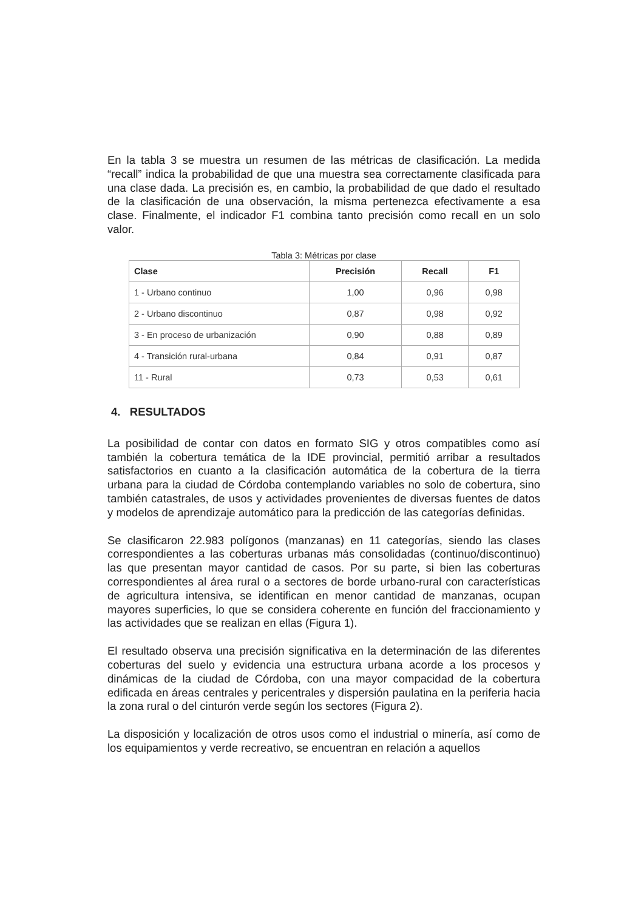En la tabla 3 se muestra un resumen de las métricas de clasificación. La medida “recall” indica la probabilidad de que una muestra sea correctamente clasificada para una clase dada. La precisión es, en cambio, la probabilidad de que dado el resultado de la clasificación de una observación, la misma pertenezca efectivamente a esa clase. Finalmente, el indicador F1 combina tanto precisión como recall en un solo valor.
Tabla 3: Métricas por clase
| Clase | Precisión | Recall | F1 |
| --- | --- | --- | --- |
| 1 - Urbano continuo | 1,00 | 0,96 | 0,98 |
| 2 - Urbano discontinuo | 0,87 | 0,98 | 0,92 |
| 3 - En proceso de urbanización | 0,90 | 0,88 | 0,89 |
| 4 - Transición rural-urbana | 0,84 | 0,91 | 0,87 |
| 11 - Rural | 0,73 | 0,53 | 0,61 |
4. RESULTADOS
La posibilidad de contar con datos en formato SIG y otros compatibles como así también la cobertura temática de la IDE provincial, permitió arribar a resultados satisfactorios en cuanto a la clasificación automática de la cobertura de la tierra urbana para la ciudad de Córdoba contemplando variables no solo de cobertura, sino también catastrales, de usos y actividades provenientes de diversas fuentes de datos y modelos de aprendizaje automático para la predicción de las categorías definidas.
Se clasificaron 22.983 polígonos (manzanas) en 11 categorías, siendo las clases correspondientes a las coberturas urbanas más consolidadas (continuo/discontinuo) las que presentan mayor cantidad de casos. Por su parte, si bien las coberturas correspondientes al área rural o a sectores de borde urbano-rural con características de agricultura intensiva, se identifican en menor cantidad de manzanas, ocupan mayores superficies, lo que se considera coherente en función del fraccionamiento y las actividades que se realizan en ellas (Figura 1).
El resultado observa una precisión significativa en la determinación de las diferentes coberturas del suelo y evidencia una estructura urbana acorde a los procesos y dinámicas de la ciudad de Córdoba, con una mayor compacidad de la cobertura edificada en áreas centrales y pericentrales y dispersión paulatina en la periferia hacia la zona rural o del cinturón verde según los sectores (Figura 2).
La disposición y localización de otros usos como el industrial o minería, así como de los equipamientos y verde recreativo, se encuentran en relación a aquellos